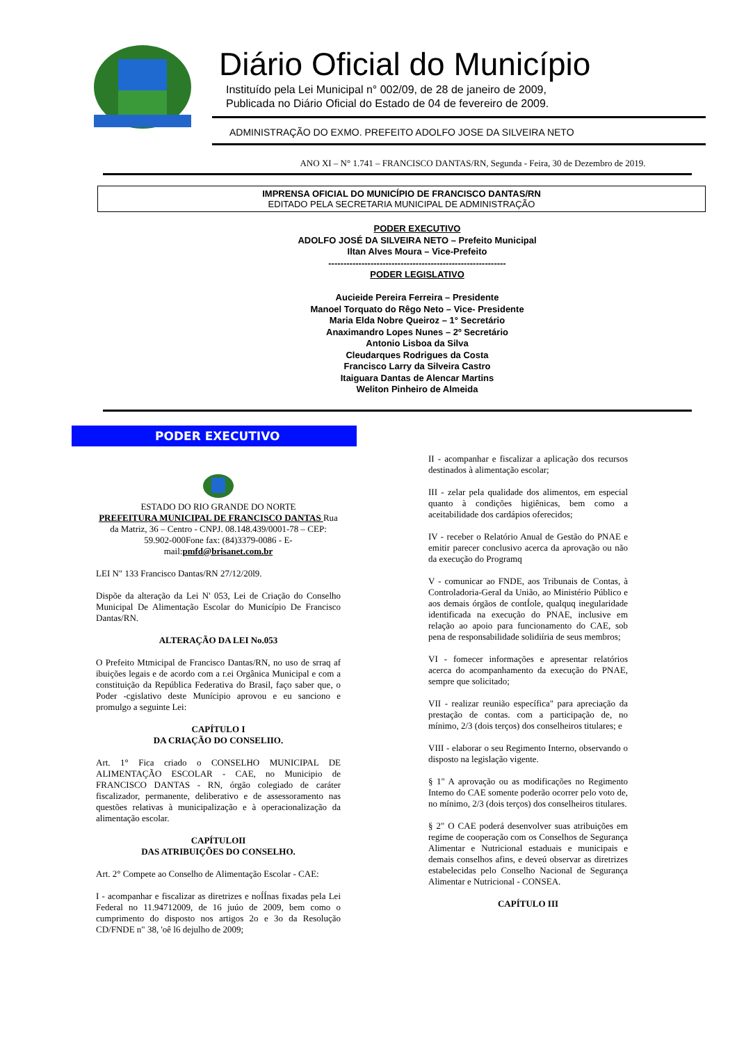Diário Oficial do Município
Instituído pela Lei Municipal n° 002/09, de 28 de janeiro de 2009,
Publicada no Diário Oficial do Estado de 04 de fevereiro de 2009.
ADMINISTRAÇÃO DO EXMO. PREFEITO ADOLFO JOSE DA SILVEIRA NETO
ANO XI – N° 1.741 – FRANCISCO DANTAS/RN, Segunda - Feira, 30 de Dezembro de 2019.
IMPRENSA OFICIAL DO MUNICÍPIO DE FRANCISCO DANTAS/RN
EDITADO PELA SECRETARIA MUNICIPAL DE ADMINISTRAÇÃO
PODER EXECUTIVO
ADOLFO JOSÉ DA SILVEIRA NETO – Prefeito Municipal
Iltan Alves Moura – Vice-Prefeito
-----------------------------------------------------------
PODER LEGISLATIVO
Aucieide Pereira Ferreira – Presidente
Manoel Torquato do Rêgo Neto – Vice- Presidente
Maria Elda Nobre Queiroz – 1° Secretário
Anaximandro Lopes Nunes – 2º Secretário
Antonio Lisboa da Silva
Cleudarques Rodrigues da Costa
Francisco Larry da Silveira Castro
Itaiguara Dantas de Alencar Martins
Weliton Pinheiro de Almeida
PODER EXECUTIVO
ESTADO DO RIO GRANDE DO NORTE
PREFEITURA MUNICIPAL DE FRANCISCO DANTAS Rua da Matriz, 36 – Centro - CNPJ. 08.148.439/0001-78 – CEP: 59.902-000Fone fax: (84)3379-0086 - E-mail:pmfd@brisanet.com.br
LEI N" 133 Francisco Dantas/RN 27/12/20l9.
Dispõe da alteração da Lei N' 053, Lei de Criação do Conselho Municipal De Alimentação Escolar do Município De Francisco Dantas/RN.
ALTERAÇÃO DA LEI No.053
O Prefeito Mtmicipal de Francisco Dantas/RN, no uso de srraq af ibuições legais e de acordo com a r.ei Orgânica Municipal e com a constituição da República Federativa do Brasil, faço saber que, o Poder -cgislativo deste Munícipio aprovou e eu sanciono e promulgo a seguinte Lei:
CAPÍTULO I
DA CRIAÇÃO DO CONSELIIO.
Art. 1° Fica criado o CONSELHO MUNICIPAL DE ALIMENTAÇÃO ESCOLAR - CAE, no Municipio de FRANCISCO DANTAS - RN, órgão colegiado de caráter fiscalizador, permanente, deliberativo e de assessoramento nas questões relativas à municipalização e à operacionalização da alimentação escolar.
CAPÍTULOII
DAS ATRIBUIÇÕES DO CONSELHO.
Art. 2° Compete ao Conselho de Alimentação Escolar - CAE:
I - acompanhar e fiscalizar as diretrizes e noÍÍnas fixadas pela Lei Federal no 11.94712009, de 16 juúo de 2009, bem como o cumprimento do disposto nos artigos 2o e 3o da Resolução CD/FNDE n" 38, 'oê l6 dejulho de 2009;
II - acompanhar e fiscalizar a aplicação dos recursos destinados à alimentação escolar;
III - zelar pela qualidade dos alimentos, em especial quanto à condições higiênicas, bem como a aceitabilidade dos cardápios oferecidos;
IV - receber o Relatório Anual de Gestão do PNAE e emitir parecer conclusivo acerca da aprovação ou não da execução do Programq
V - comunicar ao FNDE, aos Tribunais de Contas, à Controladoria-Geral da União, ao Ministério Público e aos demais órgãos de contÍole, qualquq inegularidade identificada na execução do PNAE, inclusive em relação ao apoio para funcionamento do CAE, sob pena de responsabilidade solidiíria de seus membros;
VI - fomecer informações e apresentar relatórios acerca do acompanhamento da execução do PNAE, sempre que solicitado;
VII - realizar reunião específica" para apreciação da prestação de contas. com a participação de, no mínimo, 2/3 (dois terços) dos conselheiros titulares; e
VIII - elaborar o seu Regimento Interno, observando o disposto na legislação vigente.
§ 1" A aprovação ou as modificações no Regimento Intemo do CAE somente poderão ocorrer pelo voto de, no mínimo, 2/3 (dois terços) dos conselheiros titulares.
§ 2" O CAE poderá desenvolver suas atribuições em regime de cooperação com os Conselhos de Segurança Alimentar e Nutricional estaduais e municipais e demais conselhos afins, e deveú observar as diretrizes estabelecidas pelo Conselho Nacional de Segurança Alimentar e Nutricional - CONSEA.
CAPÍTULO III